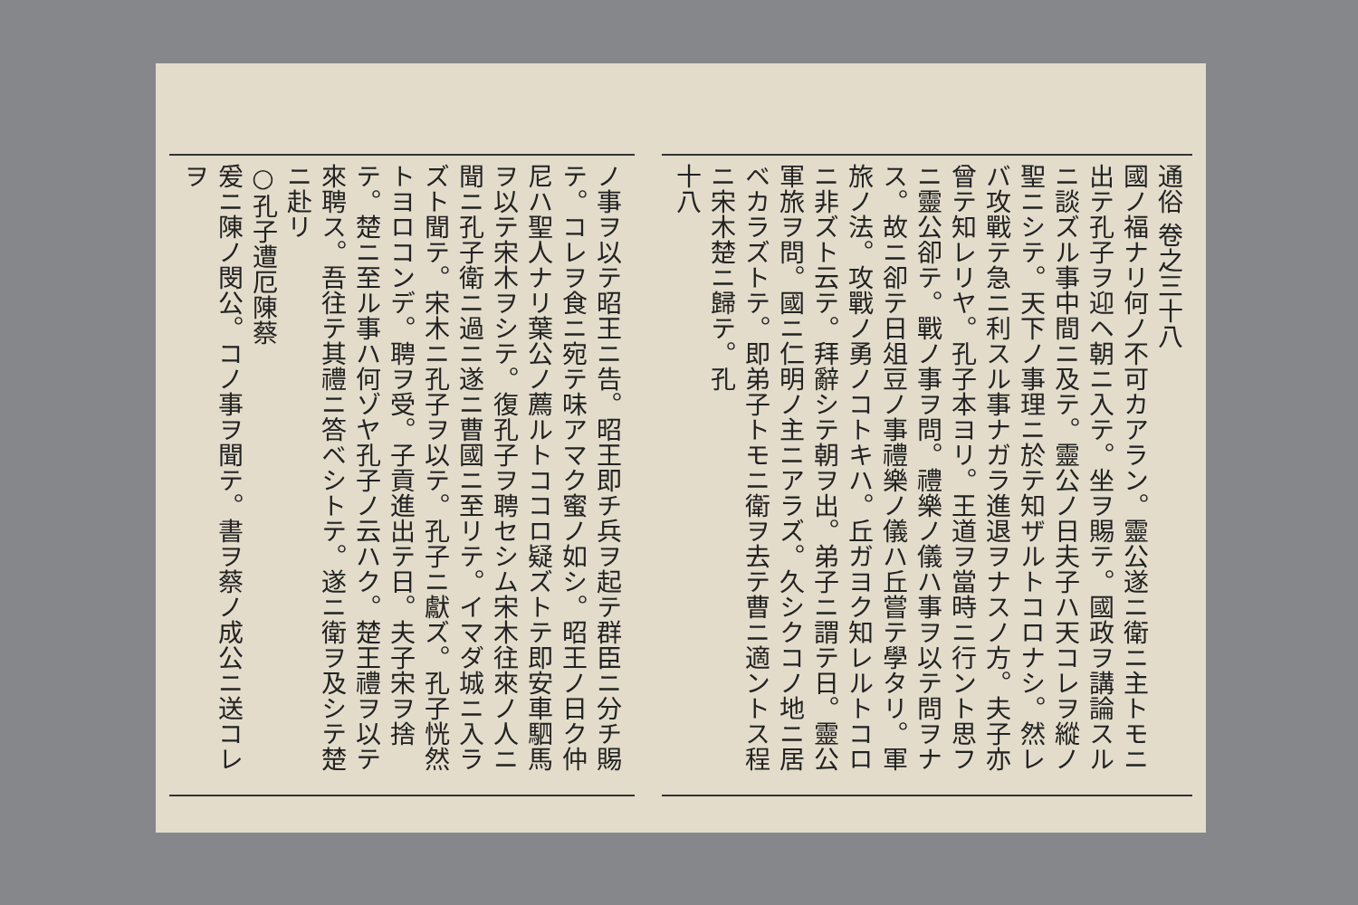ノ事ヲ以テ昭王ニ告。昭王即チ兵ヲ起テ群臣ニ分チ賜テ。コレヲ食ニ宛テ味アマク蜜ノ如シ。昭王ノ日ク仲尼ハ聖人ナリ葉公ノ薦ルトココロ疑ズトテ即安車駟馬ヲ以テ宋木ヲシテ。復孔子ヲ聘セシム宋木往來ノ人ニ聞ニ孔子衛ニ過ニ遂ニ曹國ニ至リテ。イマダ城ニ入ラズト聞テ。宋木ニ孔子ヲ以テ。孔子ニ獻ズ。孔子恍然トヨロコンデ。聘ヲ受。子貢進出テ日。夫子宋ヲ捨テ。楚ニ至ル事ハ何ゾヤ孔子ノ云ハク。楚王禮ヲ以テ來聘ス。吾往テ其禮ニ答ベシトテ。遂ニ衛ヲ及シテ楚ニ赴リ
○孔子遭厄陳蔡
爰ニ陳ノ閔公。コノ事ヲ聞テ。書ヲ蔡ノ成公ニ送コレヲ
通俗 卷之三十八
國ノ福ナリ何ノ不可カアラン。靈公遂ニ衛ニ主トモニ出テ孔子ヲ迎ヘ朝ニ入テ。坐ヲ賜テ。國政ヲ講論スルニ談ズル事中間ニ及テ。靈公ノ日夫子ハ天コレヲ縱ノ聖ニシテ。天下ノ事理ニ於テ知ザルトコロナシ。然レバ攻戰テ急ニ利スル事ナガラ進退ヲナスノ方。夫子亦曾テ知レリヤ。孔子本ヨリ。王道ヲ當時ニ行ント思フニ靈公卻テ。戰ノ事ヲ問。禮樂ノ儀ハ事ヲ以テ問ヲナス。故ニ卻テ日俎豆ノ事禮樂ノ儀ハ丘嘗テ學タリ。軍旅ノ法。攻戰ノ勇ノコトキハ。丘ガヨク知レルトコロニ非ズト云テ。拜辭シテ朝ヲ出。弟子ニ謂テ日。靈公軍旅ヲ問。國ニ仁明ノ主ニアラズ。久シクコノ地ニ居ベカラズトテ。即弟子トモニ衛ヲ去テ曹ニ適ントス程ニ宋木楚ニ歸テ。孔
十八